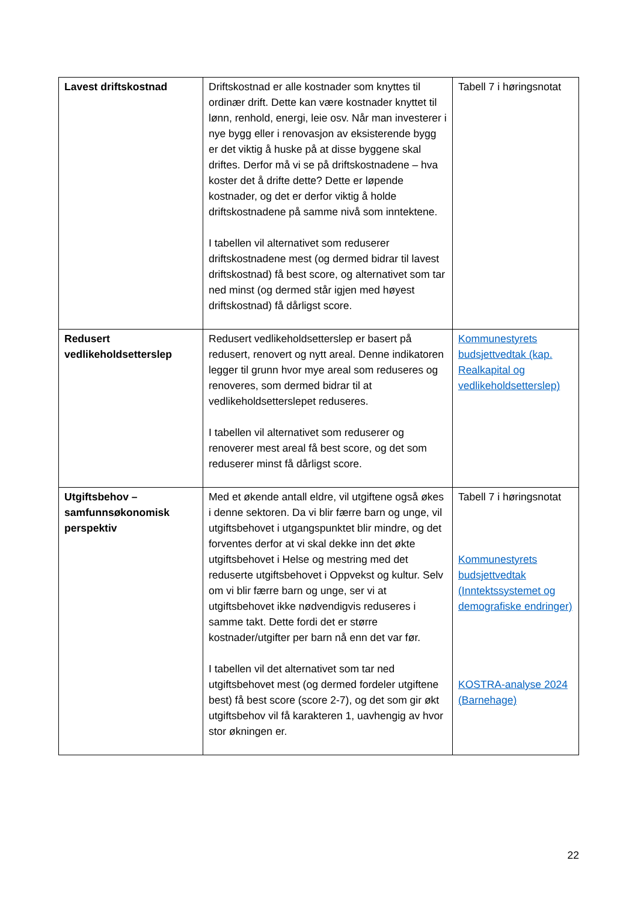| Lavest driftskostnad | Driftskostnad er alle kostnader som knyttes til ordinær drift. Dette kan være kostnader knyttet til lønn, renhold, energi, leie osv. Når man investerer i nye bygg eller i renovasjon av eksisterende bygg er det viktig å huske på at disse byggene skal driftes. Derfor må vi se på driftskostnadene – hva koster det å drifte dette? Dette er løpende kostnader, og det er derfor viktig å holde driftskostnadene på samme nivå som inntektene. I tabellen vil alternativet som reduserer driftskostnadene mest (og dermed bidrar til lavest driftskostnad) få best score, og alternativet som tar ned minst (og dermed står igjen med høyest driftskostnad) få dårligst score. | Tabell 7 i høringsnotat |
| Redusert vedlikeholdsetterslep | Redusert vedlikeholdsetterslep er basert på redusert, renovert og nytt areal. Denne indikatoren legger til grunn hvor mye areal som reduseres og renoveres, som dermed bidrar til at vedlikeholdsetterslepet reduseres. I tabellen vil alternativet som reduserer og renoverer mest areal få best score, og det som reduserer minst få dårligst score. | Kommunestyrets budsjettvedtak (kap. Realkapital og vedlikeholdsetterslep) |
| Utgiftsbehov – samfunnsøkonomisk perspektiv | Med et økende antall eldre, vil utgiftene også økes i denne sektoren. Da vi blir færre barn og unge, vil utgiftsbehovet i utgangspunktet blir mindre, og det forventes derfor at vi skal dekke inn det økte utgiftsbehovet i Helse og mestring med det reduserte utgiftsbehovet i Oppvekst og kultur. Selv om vi blir færre barn og unge, ser vi at utgiftsbehovet ikke nødvendigvis reduseres i samme takt. Dette fordi det er større kostnader/utgifter per barn nå enn det var før. I tabellen vil det alternativet som tar ned utgiftsbehovet mest (og dermed fordeler utgiftene best) få best score (score 2-7), og det som gir økt utgiftsbehov vil få karakteren 1, uavhengig av hvor stor økningen er. | Tabell 7 i høringsnotat Kommunestyrets budsjettvedtak (Inntektssystemet og demografiske endringer) KOSTRA-analyse 2024 (Barnehage) |
22